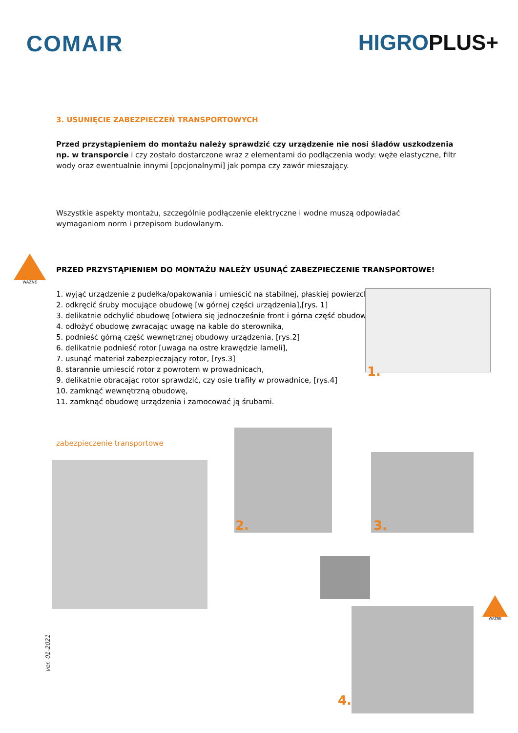COMAIR HIGROPLUS+
3. USUNIĘCIE ZABEZPIECZEŃ TRANSPORTOWYCH
Przed przystąpieniem do montażu należy sprawdzić czy urządzenie nie nosi śladów uszkodzenia np. w transporcie i czy zostało dostarczone wraz z elementami do podłączenia wody: węże elastyczne, filtr wody oraz ewentualnie innymi [opcjonalnymi] jak pompa czy zawór mieszający.
Wszystkie aspekty montażu, szczególnie podłączenie elektryczne i wodne muszą odpowiadać
wymaganiom norm i przepisom budowlanym.
WAŻNE
PRZED PRZYSTĄPIENIEM DO MONTAŻU NALEŻY USUNĄĆ ZABEZPIECZENIE TRANSPORTOWE!
1. wyjąć urządzenie z pudełka/opakowania i umieścić na stabilnej, płaskiej powierzchni
2. odkręcić śruby mocujące obudowę [w górnej części urządzenia],[rys. 1]
3. delikatnie odchylić obudowę [otwiera się jednocześnie front i górna część obudowy!]
4. odłożyć obudowę zwracając uwagę na kable do sterownika,
5. podnieść górną część wewnętrznej obudowy urządzenia, [rys.2]
6. delikatnie podnieść rotor [uwaga na ostre krawędzie lameli],
7. usunąć materiał zabezpieczający rotor, [rys.3]
8. starannie umiescić rotor z powrotem w prowadnicach,
9. delikatnie obracając rotor sprawdzić, czy osie trafiły w prowadnice, [rys.4]
10. zamknąć wewnętrzną obudowę,
11. zamknąć obudowę urządzenia i zamocować ją śrubami.
1.
zabezpieczenie transportowe
2. 3.
4.
WAŻNE
ver. 01-2021